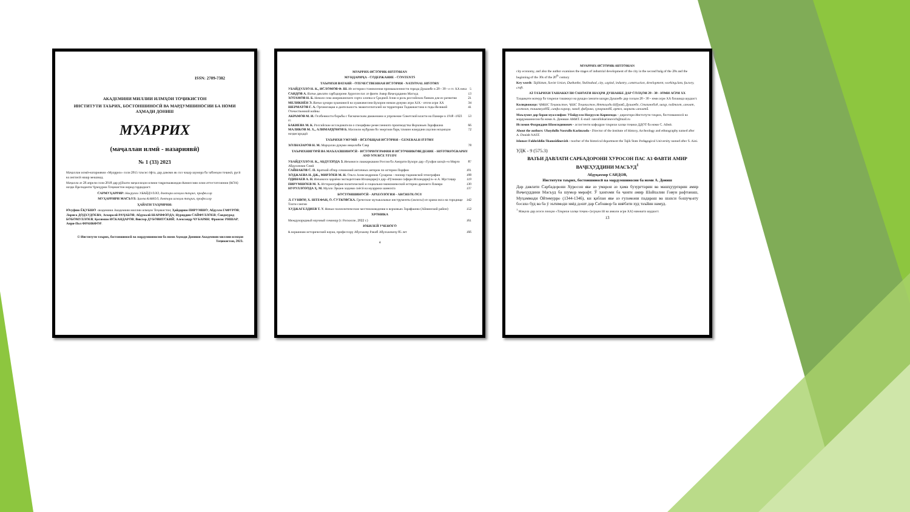ISSN: 2709-7382
АКАДЕМИЯИ МИЛЛИИ ИЛМҲОИ ТОҶИКИСТОН
ИНСТИТУТИ ТАЪРИХ, БОСТОНШИНОСӢ ВА МАРДУМШИНОСИИ БА НОМИ АҲМАДИ ДОНИШ
МУАРРИХ
(маҷаллаи илмӣ - назариявӣ)
№ 1 (33) 2023
Маҷаллаи илмӣ-назариявии «Муаррих» соли 2015 таъсис ёфта, дар давоми як сол чаҳор шумора ба забонҳои тоҷикӣ, русӣ ва англисӣ нашр мешавад.
Маҷалла аз 26 апрели соли 2018 дар рӯйхати маҷаллаҳои илмии тақризшавандаи Комиссияи олии аттестатсионии (КОА) назди Президенти Ҷумҳурии Тоҷикистон ворид гардидааст.
САРМУҲАРРИР: Насрулло УБАЙДУЛЛО, доктори илмҳои таърих, профессор
МУҲАРРИРИ МАСЪУЛ: Ҳамза КАМОЛ, доктори илмҳои таърих, профессор
ҲАЙАТИ ТАҲРИРИЯ:
Юсуфшо ЁҚУБШО -академики Академияи миллии илмҳои Тоҷикистон; Ҳайдаршо ПИРУМШО; Абдулло ГАФУРОВ; Лариса ДОДХУДОЕВА; Аскаралӣ РАҶАБОВ; Абдувалӣ ШАРИФЗОДА; Нуриддин САЙФУЛЛОЕВ; Саидмурод БОБОМУЛЛОЕВ; Қосимшо ИСКАНДАРОВ; Виктор ДУБОВИТСКИЙ; Александр ЧУБАРЯН; Франсис РИШАР; Анри-Пол ФРАНКФОР.
© Институти таърих, бостоншиносӣ ва мардумшиносии ба номи Аҳмади Дониши Академияи миллии илмҳои Тоҷикистон, 2023.
МУАРРИХ-ИСТОРИК-HISTORIAN
МУНДАРИҶА - СОДЕРЖАНИЕ - CONTENTS
ТАЪРИХИ ВАТАНӢ - ОТЕЧЕСТВЕННАЯ ИСТОРИЯ - NATIONAL HISTORY
УБАЙДУЛЛО Н. К., ИСЛОМОВ Ф. Ш. Из истории становления промышленности города Душанбе в 20 - 30 - е гг. XX века 5
САИДОВ А. Вазъи давлати сарбадорони Хуросон пас аз фавти Амир Ваҷеҳуддини Масъуд 13
ХОТАМОВ Н. Б. Начало сева американского сорта хлопка в Средней Азии и роль российских банков для ее развития 21
МЕЛИКНЁН Э. Вазъи ҳунари хушнависӣ ва хушнависони Бухорои нимаи дувуми асри XIX - оғози асри XX 34
ШЕРМАТОВ Г. А. Организация и деятельность эвакогоспиталей на территории Таджикистана в годы Великой Отечественной войны 41
АКРАМОВ М. И. Особенности борьбы с басмаческим движением и упрочение Советской власти на Памире в 1918 -1923 гг. 53
БАКИЕВА М. К. Российские исследователи о специфике ремесленного производства Верховьев Зарафшана 66
МАЛИКОВ М. Х., АЛИМАРДОНОВ Б. Масоили мубрами бо энергияи барқ таъмин намудани аҳолии ноҳияҳои наздисарҳадӣ 72
ТАЪРИХИ УМУМӢ – ВСЕОБЩАЯ ИСТОРИЯ – GENERALH ISTORY
ХОЛНАЗАРОВ Н. М. Марҳалаи дувуми инқилоби Савр 78
ТАЪРИХНИГОРӢ ВА МАЪХАЗШИНОСӢ - ИСТОРИОГРАФИЯ И ИСТОЧНИКОВЕДЕНИЕ - HISTORIOGRAPHY AND SOURCE STUDY
УБАЙДУЛЛО Н. К., АБДУЛЗОДА З. Инъикоси лашкаркашии Россия ба Аморати Бухоро дар «Тухфаи шоҳӣ»-и Мирзо Абдулазими Сомӣ 87
САЙНАКОВ С. П. Краткий обзор сочинений античных авторов по истории Парфии 101
ХОДЖАЕВА Н. ДЖ., МИРЗОЕВ М. Н. Ольга Александровна Сухарева - пионер таджикской этнографии 108
ОДИНАЕВ А. Н. Инъикоси ҷараёни экспедитсияи Искандаркӯл дар «Рӯзномаи сафари Искандаркӯл»-и А. Мустаҷир 119
ПИРУМШОЕВ М. Х. Историография политической и социально-экономической истории древнего Памира 130
НУРУЛЛОЗОДА Ҳ. М. Мулло Эркаев ходими сиёсӣ ва муаррихи шинохта 137
БОСТОНШИНОСӢ - АРХЕОЛОГИЯ - ARCHEOLOGY
Л. ГУНВОР, Х. ШТЕФАН, О. СУТКОВСКА. Греческие музыкальные инструменты (авлосы) из храма окса на городище Тахти сангин 142
ХУДЖАГЕЛДИЕВ Т. У. Новые палеолитические местонахождения в верховьях Зарафшона (Айнинский район) 152
ХРОНИКА
Международный научный семинар (г. Роскилле, 2022 г.) 161
ЮБИЛЕЙ УЧЕНОГО
К вершинам исторической науки, профессору Абулхаеву Ракиб Абулхаевичу 85 лет 166
4
МУАРРИХ-ИСТОРИК-HISTORIAN
city economy, and also the author examines the stages of industrial development of the city in the second halg of the 20s and the beginning of the 30s of the 20<sup>th</sup> century
Key words: Tajikistan, Soviet Union, Dushanbe, Stalinabad, city, capital, industry, construction, development, workingclass, factory, craft.
АЗ ТАЪРИХИ ТАШАККУЛИ САНОАТИ ШАҲРИ ДУШАНБЕ ДАР СОЛҲОИ 20 - 30 - ЮМИ АСРИ XX
Таҳқиқоти мазкур ба таърихи ташаккул ва рушди саноати шаҳри Душанбе дар солҳои 20 - 30 - юми асри XX бахшида шудааст.
Калидвожаҳо: ҶМШС Тоҷикистон, ҶШС Тоҷикистон, Иттиҳоди Шӯравӣ, Душанбе, Сталинобод, шаҳр, пойтахт, саноат, сохтмон, ташаккулёбӣ, синфи коргар, завод, фабрика, ҳунармандӣ, артел, маркази саноатӣ.
Маълумот дар бораи муаллифон: Убайдулло Насрулло Каримзода – директори Институти таърих, бостоншиносӣ ва мардумшиносии ба номи А. Дониши АМИТ. E-mail: nasrullokarimovich@mail.ru
Исломов Фахриддин Шамсидинович - ассистенти кафедраи таърихи халқи тоҷики ДДОТ ба номи С. Айнӣ.
About the authors: Ubaydullo Nasrullo Karimzoda - Director of the Institute of History, Archeology and ethnography named after A. Donish NAST.
Islomov Fakhriddin Shamsidinovizh - teacher of the historical department the Tajik State Pedagogical University named after S. Aini.
УДК - 9 (575.3)
ВАЗЪИ ДАВЛАТИ САРБАДОРОНИ ХУРОСОН ПАС АЗ ФАВТИ АМИР ВАҶЕҲУДДИНИ МАСЪУД<sup>1</sup>
Абдуқаххор САИДОВ,
Институти таърих, бостоншиносӣ ва мардумшиносии ба номи А. Дониш
Дар давлати Сарбадорони Хуросон яке аз умарои аз ҳама бузургтарин ва машҳууртарин амир Ваҷеҳуддини Масъуд ба шумор мерафт. Ӯ ҳангоми ба ҷанги амир Шайхалии Говун рафтанаш, Муҳаммади Ойтемурро (1344-1346), ки қаблан яке аз ғуломони падараш ва шахси бошуҷоату босахо буд ва ба ӯ эътимоди зиёд дошт дар Сабзавор ба ниёбати худ таъйин намуд.
<sup>1</sup> Мақола дар асоси лоиҳаи «Таърихи халқи тоҷик» (асрҳои III ва аввали асри XX) навишта шудааст.
13